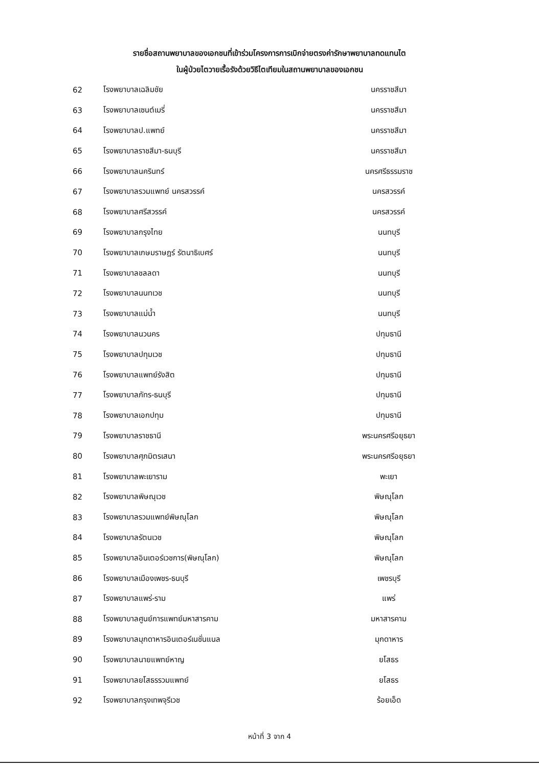รายชื่อสถานพยาบาลของเอกชนที่เข้าร่วมโครงการการเบิกจ่ายตรงค่ารักษาพยาบาลทดแทนไต
ในผู้ป่วยไตวายเรื้อรังด้วยวิธีไตเทียมในสถานพยาบาลของเอกชน
| 62 | โรงพยาบาลเฉลิมชัย | นครราชสีมา |
| 63 | โรงพยาบาลเซนต์เมรี่ | นครราชสีมา |
| 64 | โรงพยาบาลป.แพทย์ | นครราชสีมา |
| 65 | โรงพยาบาลราชสีมา-ธนบุรี | นครราชสีมา |
| 66 | โรงพยาบาลนครินทร์ | นครศรีธรรมราช |
| 67 | โรงพยาบาลรวมแพทย์ นครสวรรค์ | นครสวรรค์ |
| 68 | โรงพยาบาลศรีสวรรค์ | นครสวรรค์ |
| 69 | โรงพยาบาลกรุงไทย | นนทบุรี |
| 70 | โรงพยาบาลเกษมราษฎร์ รัตนาธิเบศร์ | นนทบุรี |
| 71 | โรงพยาบาลชลลดา | นนทบุรี |
| 72 | โรงพยาบาลนนทเวช | นนทบุรี |
| 73 | โรงพยาบาลแม่น้ำ | นนทบุรี |
| 74 | โรงพยาบาลนวนคร | ปทุมธานี |
| 75 | โรงพยาบาลปทุมเวช | ปทุมธานี |
| 76 | โรงพยาบาลแพทย์รังสิต | ปทุมธานี |
| 77 | โรงพยาบาลภัทร-ธนบุรี | ปทุมธานี |
| 78 | โรงพยาบาลเอกปทุม | ปทุมธานี |
| 79 | โรงพยาบาลราชธานี | พระนครศรีอยุธยา |
| 80 | โรงพยาบาลศุภมิตรเสนา | พระนครศรีอยุธยา |
| 81 | โรงพยาบาลพะเยาราม | พะเยา |
| 82 | โรงพยาบาลพิษณุเวช | พิษณุโลก |
| 83 | โรงพยาบาลรวมแพทย์พิษณุโลก | พิษณุโลก |
| 84 | โรงพยาบาลรัตนเวช | พิษณุโลก |
| 85 | โรงพยาบาลอินเตอร์เวชการ(พิษณุโลก) | พิษณุโลก |
| 86 | โรงพยาบาลเมืองเพชร-ธนบุรี | เพชรบุรี |
| 87 | โรงพยาบาลแพร่-ราม | แพร่ |
| 88 | โรงพยาบาลศูนย์การแพทย์มหาสารคาม | มหาสารคาม |
| 89 | โรงพยาบาลมุกดาหารอินเตอร์เนชั่นแนล | มุกดาหาร |
| 90 | โรงพยาบาลนายแพทย์หาญ | ยโสธร |
| 91 | โรงพยาบาลยโสธรรวมแพทย์ | ยโสธร |
| 92 | โรงพยาบาลกรุงเทพจุรีเวช | ร้อยเอ็ด |
หน้าที่ 3 จาก 4